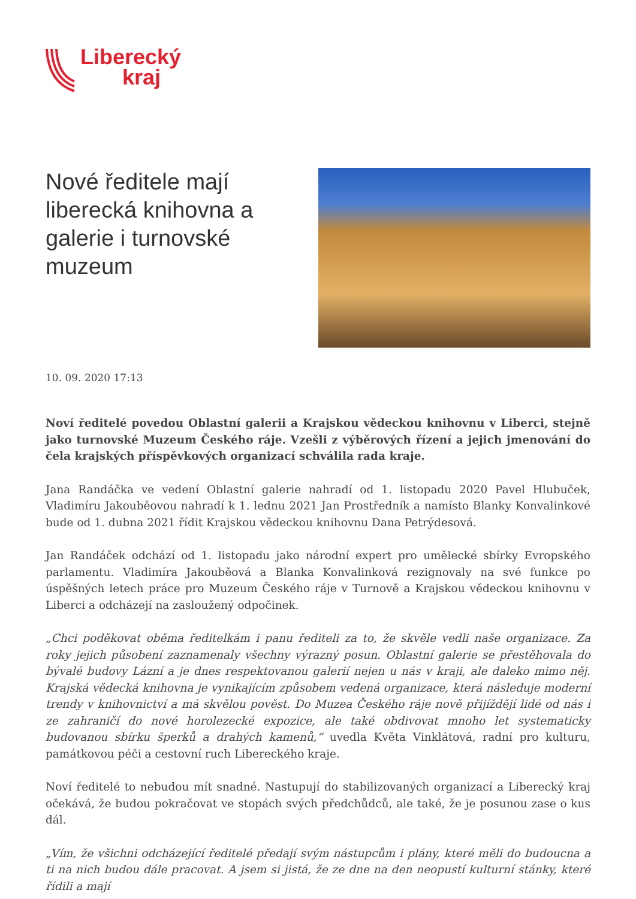Liberecký
kraj
Nové ředitele mají liberecká knihovna a galerie i turnovské muzeum
10. 09. 2020 17:13
Noví ředitelé povedou Oblastní galerii a Krajskou vědeckou knihovnu v Liberci, stejně jako turnovské Muzeum Českého ráje. Vzešli z výběrových řízení a jejich jmenování do čela krajských příspěvkových organizací schválila rada kraje.
Jana Randáčka ve vedení Oblastní galerie nahradí od 1. listopadu 2020 Pavel Hlubuček, Vladimíru Jakouběovou nahradí k 1. lednu 2021 Jan Prostředník a namísto Blanky Konvalinkové bude od 1. dubna 2021 řídit Krajskou vědeckou knihovnu Dana Petrýdesová.
Jan Randáček odchází od 1. listopadu jako národní expert pro umělecké sbírky Evropského parlamentu. Vladimíra Jakouběová a Blanka Konvalinková rezignovaly na své funkce po úspěšných letech práce pro Muzeum Českého ráje v Turnově a Krajskou vědeckou knihovnu v Liberci a odcházejí na zasloužený odpočinek.
„Chci poděkovat oběma ředitelkám i panu řediteli za to, že skvěle vedli naše organizace. Za roky jejich působení zaznamenaly všechny výrazný posun. Oblastní galerie se přestěhovala do bývalé budovy Lázní a je dnes respektovanou galerií nejen u nás v kraji, ale daleko mimo něj. Krajská vědecká knihovna je vynikajícím způsobem vedená organizace, která následuje moderní trendy v knihovnictví a má skvělou pověst. Do Muzea Českého ráje nově přijíždějí lidé od nás i ze zahraničí do nové horolezecké expozice, ale také obdivovat mnoho let systematicky budovanou sbírku šperků a drahých kamenů,“ uvedla Květa Vinklátová, radní pro kulturu, památkovou péči a cestovní ruch Libereckého kraje.
Noví ředitelé to nebudou mít snadné. Nastupují do stabilizovaných organizací a Liberecký kraj očekává, že budou pokračovat ve stopách svých předchůdců, ale také, že je posunou zase o kus dál.
„Vím, že všichni odcházející ředitelé předají svým nástupcům i plány, které měli do budoucna a ti na nich budou dále pracovat. A jsem si jistá, že ze dne na den neopustí kulturní stánky, které řídili a mají